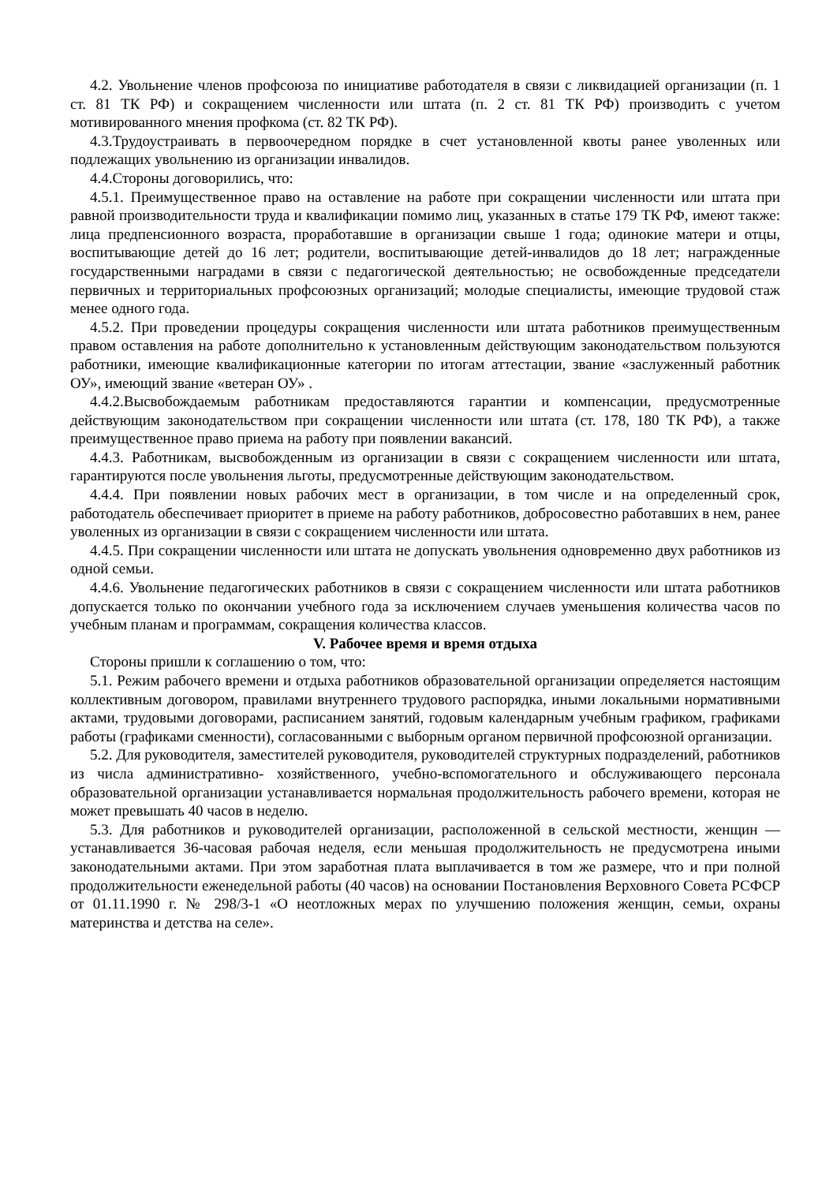4.2. Увольнение членов профсоюза по инициативе работодателя в связи с ликвидацией организации (п. 1 ст. 81 ТК РФ) и сокращением численности или штата (п. 2 ст. 81 ТК РФ) производить с учетом мотивированного мнения профкома (ст. 82 ТК РФ).
4.3.Трудоустраивать в первоочередном порядке в счет установленной квоты ранее уволенных или подлежащих увольнению из организации инвалидов.
4.4.Стороны договорились, что:
4.5.1. Преимущественное право на оставление на работе при сокращении численности или штата при равной производительности труда и квалификации помимо лиц, указанных в статье 179 ТК РФ, имеют также: лица предпенсионного возраста, проработавшие в организации свыше 1 года; одинокие матери и отцы, воспитывающие детей до 16 лет; родители, воспитывающие детей-инвалидов до 18 лет; награжденные государственными наградами в связи с педагогической деятельностью; не освобожденные председатели первичных и территориальных профсоюзных организаций; молодые специалисты, имеющие трудовой стаж менее одного года.
4.5.2. При проведении процедуры сокращения численности или штата работников преимущественным правом оставления на работе дополнительно к установленным действующим законодательством пользуются работники, имеющие квалификационные категории по итогам аттестации, звание «заслуженный работник ОУ», имеющий звание «ветеран ОУ» .
4.4.2.Высвобождаемым работникам предоставляются гарантии и компенсации, предусмотренные действующим законодательством при сокращении численности или штата (ст. 178, 180 ТК РФ), а также преимущественное право приема на работу при появлении вакансий.
4.4.3. Работникам, высвобожденным из организации в связи с сокращением численности или штата, гарантируются после увольнения льготы, предусмотренные действующим законодательством.
4.4.4. При появлении новых рабочих мест в организации, в том числе и на определенный срок, работодатель обеспечивает приоритет в приеме на работу работников, добросовестно работавших в нем, ранее уволенных из организации в связи с сокращением численности или штата.
4.4.5. При сокращении численности или штата не допускать увольнения одновременно двух работников из одной семьи.
4.4.6. Увольнение педагогических работников в связи с сокращением численности или штата работников допускается только по окончании учебного года за исключением случаев уменьшения количества часов по учебным планам и программам, сокращения количества классов.
V. Рабочее время и время отдыха
Стороны пришли к соглашению о том, что:
5.1. Режим рабочего времени и отдыха работников образовательной организации определяется настоящим коллективным договором, правилами внутреннего трудового распорядка, иными локальными нормативными актами, трудовыми договорами, расписанием занятий, годовым календарным учебным графиком, графиками работы (графиками сменности), согласованными с выборным органом первичной профсоюзной организации.
5.2. Для руководителя, заместителей руководителя, руководителей структурных подразделений, работников из числа административно- хозяйственного, учебно-вспомогательного и обслуживающего персонала образовательной организации устанавливается нормальная продолжительность рабочего времени, которая не может превышать 40 часов в неделю.
5.3. Для работников и руководителей организации, расположенной в сельской местности, женщин — устанавливается 36-часовая рабочая неделя, если меньшая продолжительность не предусмотрена иными законодательными актами. При этом заработная плата выплачивается в том же размере, что и при полной продолжительности еженедельной работы (40 часов) на основании Постановления Верховного Совета РСФСР от 01.11.1990 г. № 298/3-1 «О неотложных мерах по улучшению положения женщин, семьи, охраны материнства и детства на селе».